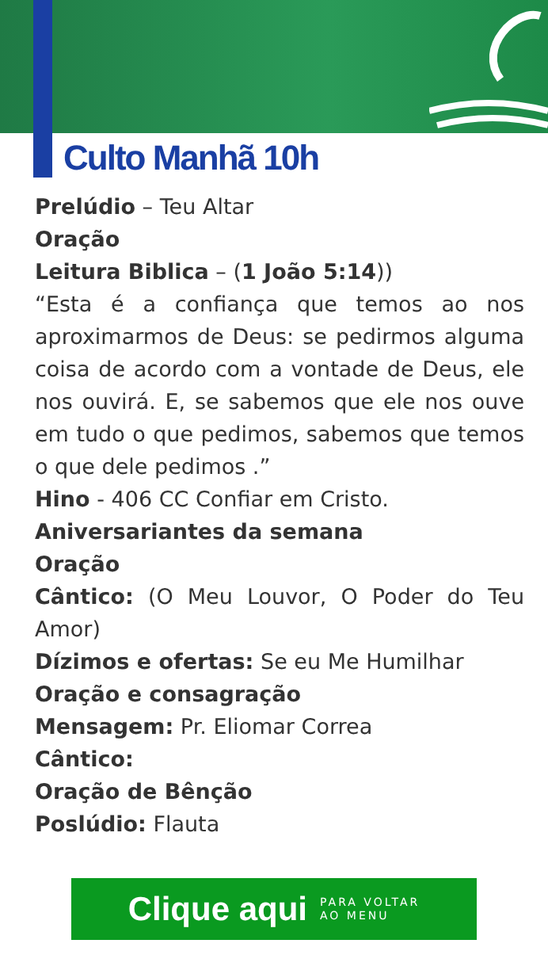Culto Manhã 10h
Prelúdio – Teu Altar
Oração
Leitura Biblica – (1 João 5:14))
“Esta é a confiança que temos ao nos aproximarmos de Deus: se pedirmos alguma coisa de acordo com a vontade de Deus, ele nos ouvirá. E, se sabemos que ele nos ouve em tudo o que pedimos, sabemos que temos o que dele pedimos .”
Hino - 406 CC Confiar em Cristo.
Aniversariantes da semana
Oração
Cântico: (O Meu Louvor, O Poder do Teu Amor)
Dízimos e ofertas: Se eu Me Humilhar
Oração e consagração
Mensagem: Pr. Eliomar Correa
Cântico:
Oração de Bênção
Poslúdio: Flauta
Clique aqui PARA VOLTAR
AO MENU